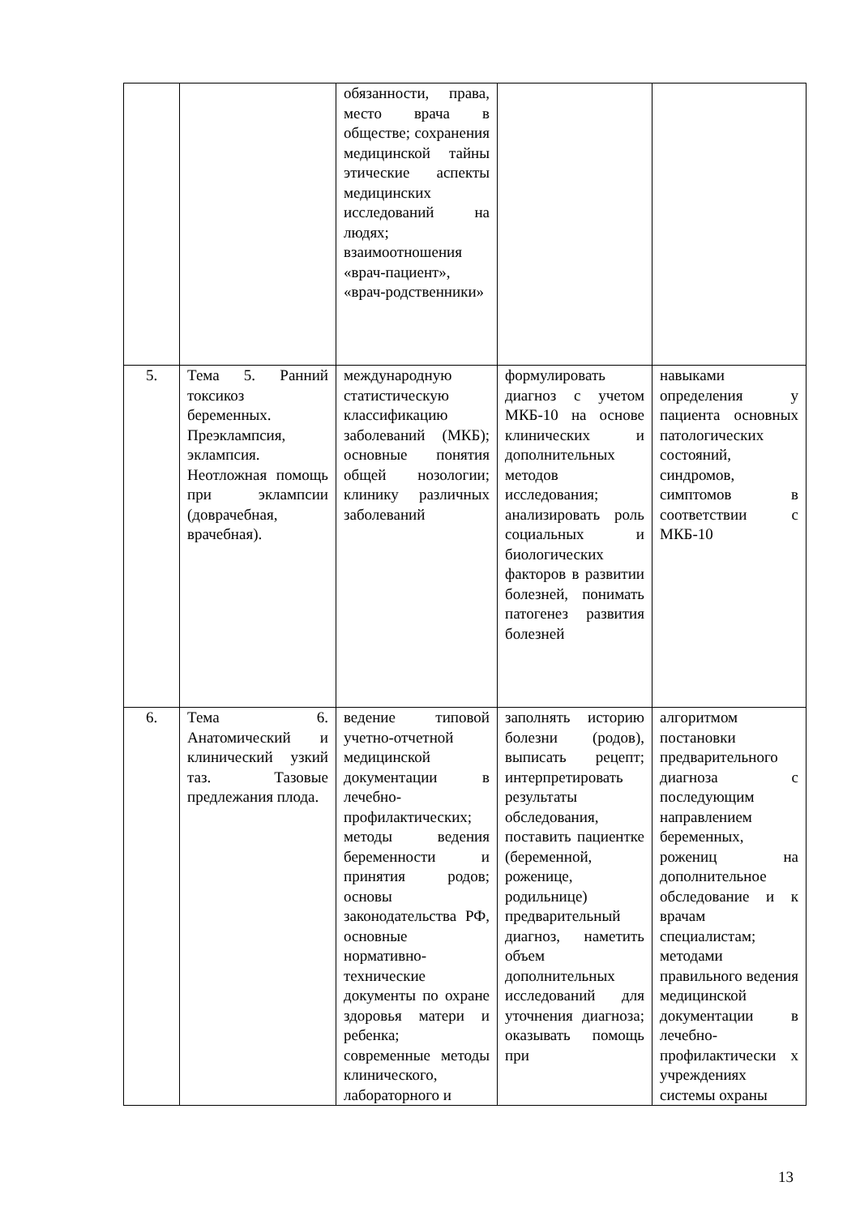| | | обязанности, права, место врача в обществе; сохранения медицинской тайны этические аспекты медицинских исследований на людях; взаимоотношения «врач-пациент», «врач-родственники» | | |
| 5. | Тема 5. Ранний токсикоз беременных. Преэклампсия, эклампсия. Неотложная помощь при эклампсии (доврачебная, врачебная). | международную статистическую классификацию заболеваний (МКБ); основные понятия общей нозологии; клинику различных заболеваний | формулировать диагноз с учетом МКБ-10 на основе клинических и дополнительных методов исследования; анализировать роль социальных и биологических факторов в развитии болезней, понимать патогенез развития болезней | навыками определения у пациента основных патологических состояний, синдромов, симптомов в соответствии с МКБ-10 |
| 6. | Тема 6. Анатомический и клинический узкий таз. Тазовые предлежания плода. | ведение типовой учетно-отчетной медицинской документации в лечебно-профилактических; методы ведения беременности и принятия родов; основы законодательства РФ, основные нормативно-технические документы по охране здоровья матери и ребенка; современные методы клинического, лабораторного и | заполнять историю болезни (родов), выписать рецепт; интерпретировать результаты обследования, поставить пациентке (беременной, роженице, родильнице) предварительный диагноз, наметить объем дополнительных исследований для уточнения диагноза; оказывать помощь при | алгоритмом постановки предварительного диагноза с последующим направлением беременных, рожениц на дополнительное обследование и к врачам специалистам; методами правильного ведения медицинской документации в лечебно-профилактически х учреждениях системы охраны |
13